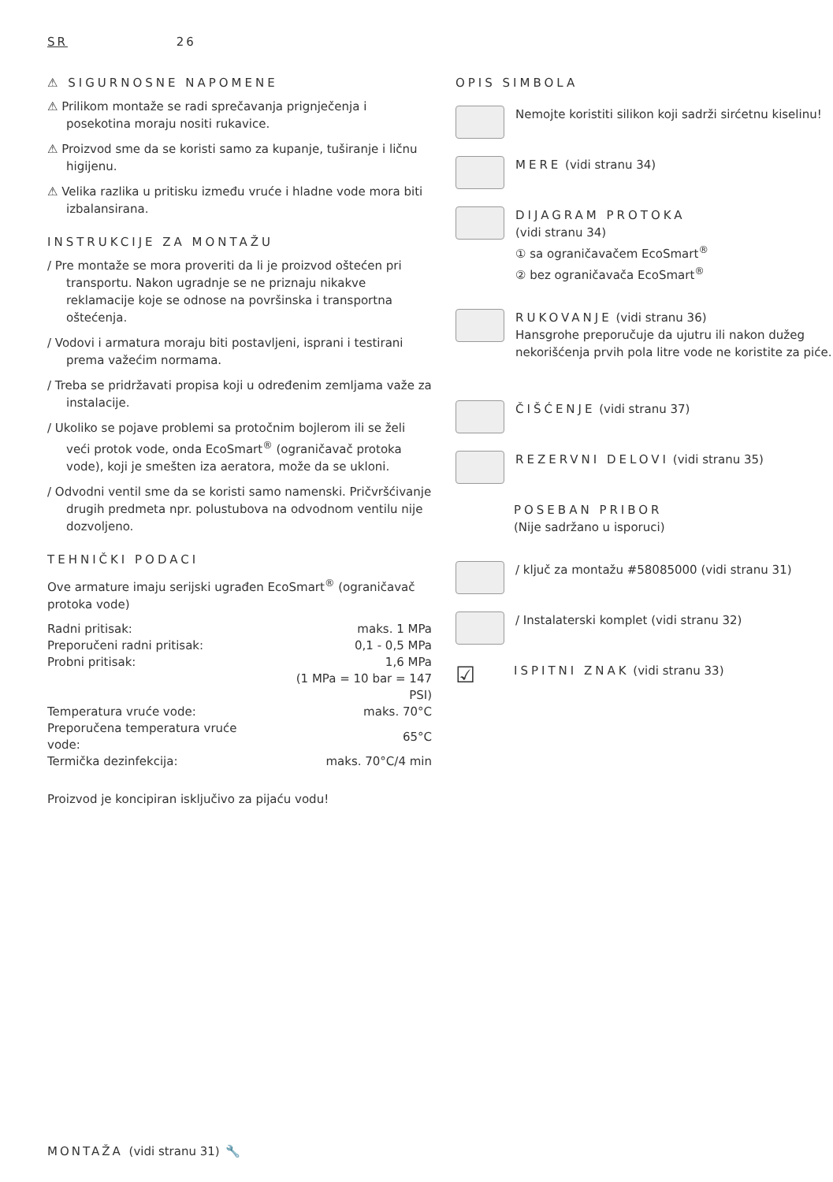SR 26
⚠ SIGURNOSNE NAPOMENE
⚠ Prilikom montaže se radi sprečavanja prignječenja i posekotina moraju nositi rukavice.
⚠ Proizvod sme da se koristi samo za kupanje, tuširanje i ličnu higijenu.
⚠ Velika razlika u pritisku između vruće i hladne vode mora biti izbalansirana.
INSTRUKCIJE ZA MONTAŽU
/ Pre montaže se mora proveriti da li je proizvod oštećen pri transportu. Nakon ugradnje se ne priznaju nikakve reklamacije koje se odnose na površinska i transportna oštećenja.
/ Vodovi i armatura moraju biti postavljeni, isprani i testirani prema važećim normama.
/ Treba se pridržavati propisa koji u određenim zemljama važe za instalacije.
/ Ukoliko se pojave problemi sa protočnim bojlerom ili se želi veći protok vode, onda EcoSmart<sup>®</sup> (ograničavač protoka vode), koji je smešten iza aeratora, može da se ukloni.
/ Odvodni ventil sme da se koristi samo namenski. Pričvršćivanje drugih predmeta npr. polustubova na odvodnom ventilu nije dozvoljeno.
TEHNIČKI PODACI
Ove armature imaju serijski ugrađen EcoSmart<sup>®</sup> (ograničavač protoka vode)
| Radni pritisak: | maks. 1 MPa |
| Preporučeni radni pritisak: | 0,1 - 0,5 MPa |
| Probni pritisak: | 1,6 MPa |
| | (1 MPa = 10 bar = 147 PSI) |
| Temperatura vruće vode: | maks. 70°C |
| Preporučena temperatura vruće vode: | 65°C |
| Termička dezinfekcija: | maks. 70°C/4 min |
Proizvod je koncipiran isključivo za pijaću vodu!
OPIS SIMBOLA
Nemojte koristiti silikon koji sadrži sirćetnu kiselinu!
MERE (vidi stranu 34)
DIJAGRAM PROTOKA
(vidi stranu 34)
① sa ograničavačem EcoSmart<sup>®</sup>
② bez ograničavača EcoSmart<sup>®</sup>
RUKOVANJE (vidi stranu 36)
Hansgrohe preporučuje da ujutru ili nakon dužeg nekorišćenja prvih pola litre vode ne koristite za piće.
ČIŠĆENJE (vidi stranu 37)
REZERVNI DELOVI (vidi stranu 35)
POSEBAN PRIBOR
(Nije sadržano u isporuci)
/ ključ za montažu #58085000 (vidi stranu 31)
/ Instalaterski komplet (vidi stranu 32)
☑
ISPITNI ZNAK (vidi stranu 33)
MONTAŽA (vidi stranu 31) 🔧